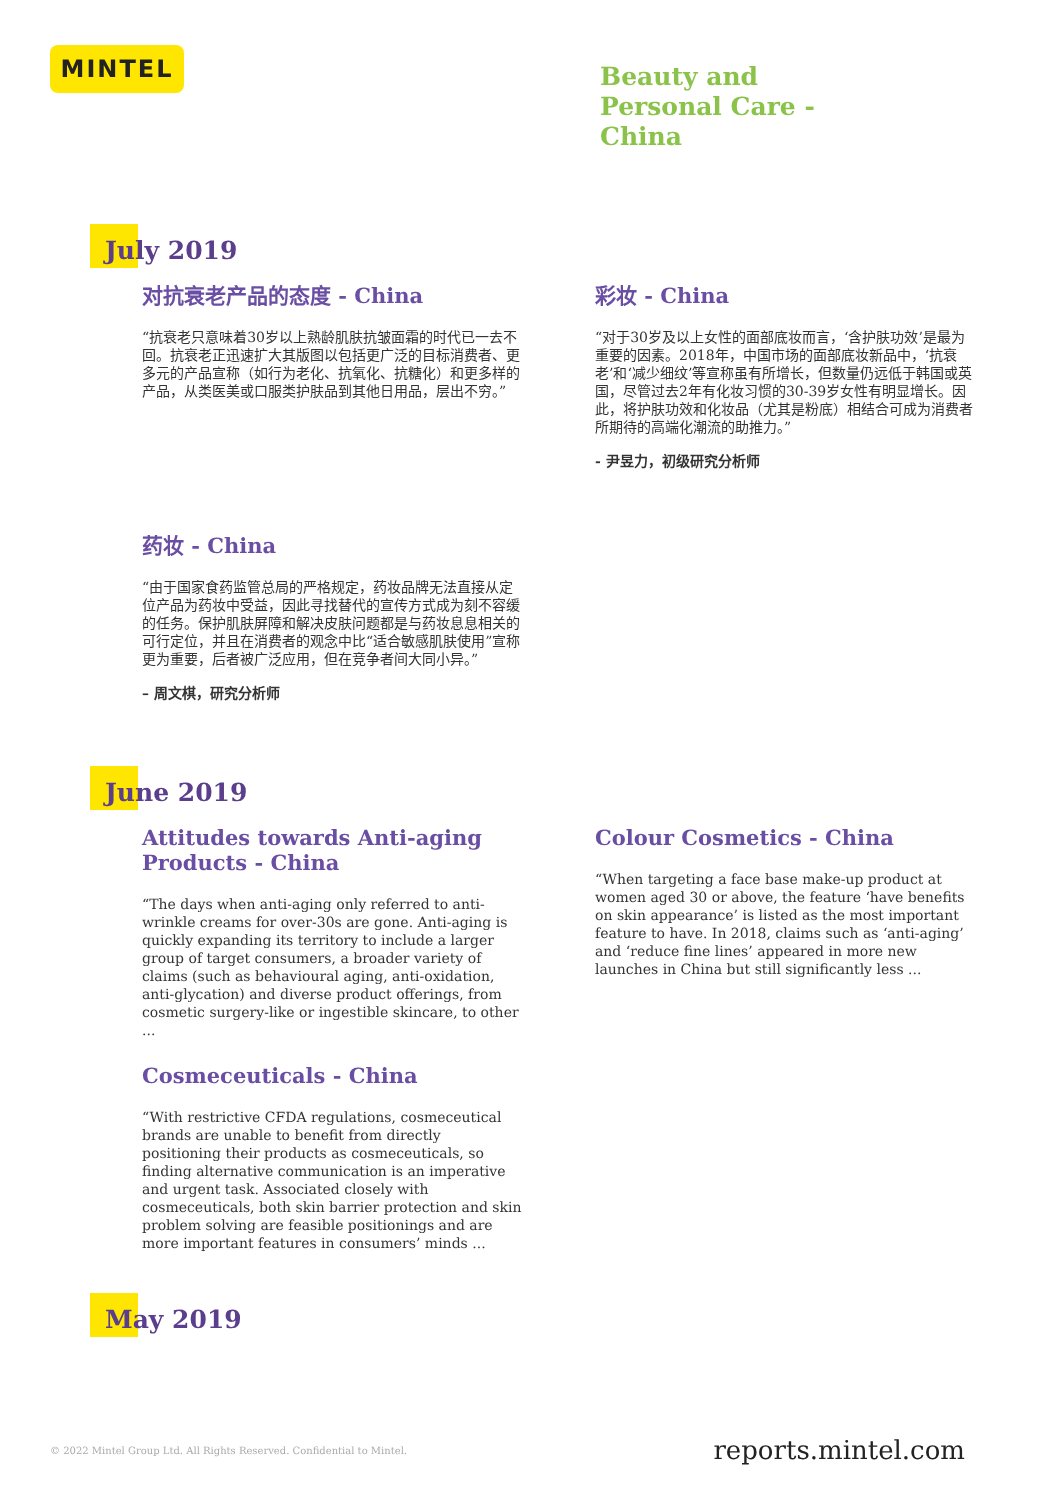MINTEL
Beauty and
Personal Care -
China
July 2019
对抗衰老产品的态度 - China
“抗衰老只意味着30岁以上熟龄肌肤抗皱面霜的时代已一去不回。抗衰老正迅速扩大其版图以包括更广泛的目标消费者、更多元的产品宣称（如行为老化、抗氧化、抗糖化）和更多样的产品，从类医美或口服类护肤品到其他日用品，层出不穷。”
彩妆 - China
“对于30岁及以上女性的面部底妆而言，‘含护肤功效’是最为重要的因素。2018年，中国市场的面部底妆新品中，‘抗衰老’和‘减少细纹’等宣称虽有所增长，但数量仍远低于韩国或英国，尽管过去2年有化妆习惯的30-39岁女性有明显增长。因此，将护肤功效和化妆品（尤其是粉底）相结合可成为消费者所期待的高端化潮流的助推力。”
- 尹昱力，初级研究分析师
药妆 - China
“由于国家食药监管总局的严格规定，药妆品牌无法直接从定位产品为药妆中受益，因此寻找替代的宣传方式成为刻不容缓的任务。保护肌肤屏障和解决皮肤问题都是与药妆息息相关的可行定位，并且在消费者的观念中比“适合敏感肌肤使用”宣称更为重要，后者被广泛应用，但在竞争者间大同小异。”
– 周文棋，研究分析师
June 2019
Attitudes towards Anti-aging Products - China
“The days when anti-aging only referred to anti-wrinkle creams for over-30s are gone. Anti-aging is quickly expanding its territory to include a larger group of target consumers, a broader variety of claims (such as behavioural aging, anti-oxidation, anti-glycation) and diverse product offerings, from cosmetic surgery-like or ingestible skincare, to other ...
Colour Cosmetics - China
“When targeting a face base make-up product at women aged 30 or above, the feature ‘have benefits on skin appearance’ is listed as the most important feature to have. In 2018, claims such as ‘anti-aging’ and ‘reduce fine lines’ appeared in more new launches in China but still significantly less ...
Cosmeceuticals - China
“With restrictive CFDA regulations, cosmeceutical brands are unable to benefit from directly positioning their products as cosmeceuticals, so finding alternative communication is an imperative and urgent task. Associated closely with cosmeceuticals, both skin barrier protection and skin problem solving are feasible positionings and are more important features in consumers’ minds ...
May 2019
© 2022 Mintel Group Ltd. All Rights Reserved. Confidential to Mintel.
reports.mintel.com